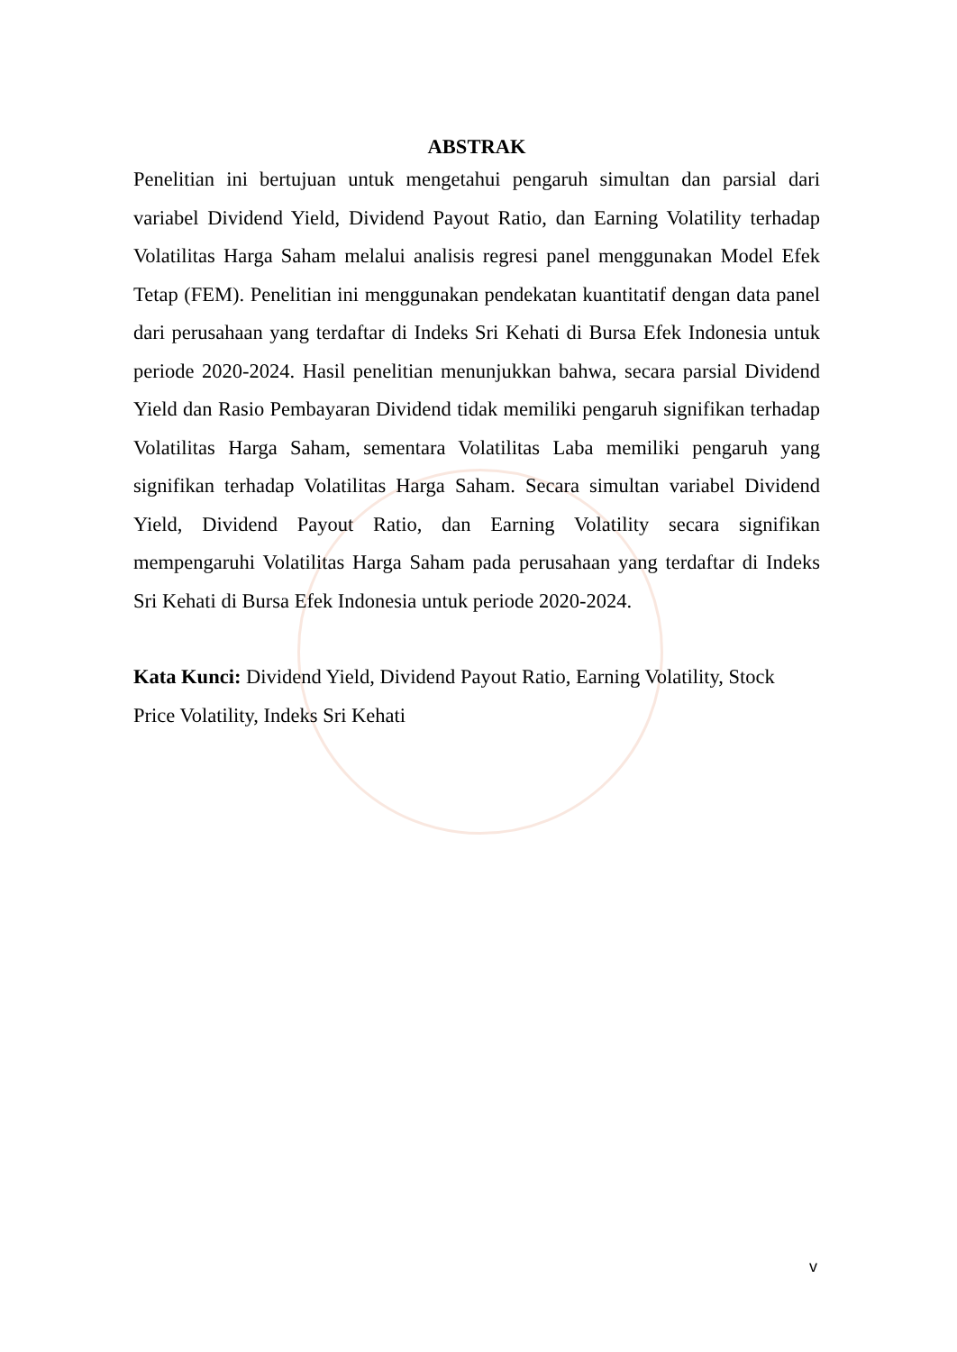ABSTRAK
Penelitian ini bertujuan untuk mengetahui pengaruh simultan dan parsial dari variabel Dividend Yield, Dividend Payout Ratio, dan Earning Volatility terhadap Volatilitas Harga Saham melalui analisis regresi panel menggunakan Model Efek Tetap (FEM). Penelitian ini menggunakan pendekatan kuantitatif dengan data panel dari perusahaan yang terdaftar di Indeks Sri Kehati di Bursa Efek Indonesia untuk periode 2020-2024. Hasil penelitian menunjukkan bahwa, secara parsial Dividend Yield dan Rasio Pembayaran Dividend tidak memiliki pengaruh signifikan terhadap Volatilitas Harga Saham, sementara Volatilitas Laba memiliki pengaruh yang signifikan terhadap Volatilitas Harga Saham. Secara simultan variabel Dividend Yield, Dividend Payout Ratio, dan Earning Volatility secara signifikan mempengaruhi Volatilitas Harga Saham pada perusahaan yang terdaftar di Indeks Sri Kehati di Bursa Efek Indonesia untuk periode 2020-2024.
Kata Kunci: Dividend Yield, Dividend Payout Ratio, Earning Volatility, Stock Price Volatility, Indeks Sri Kehati
v